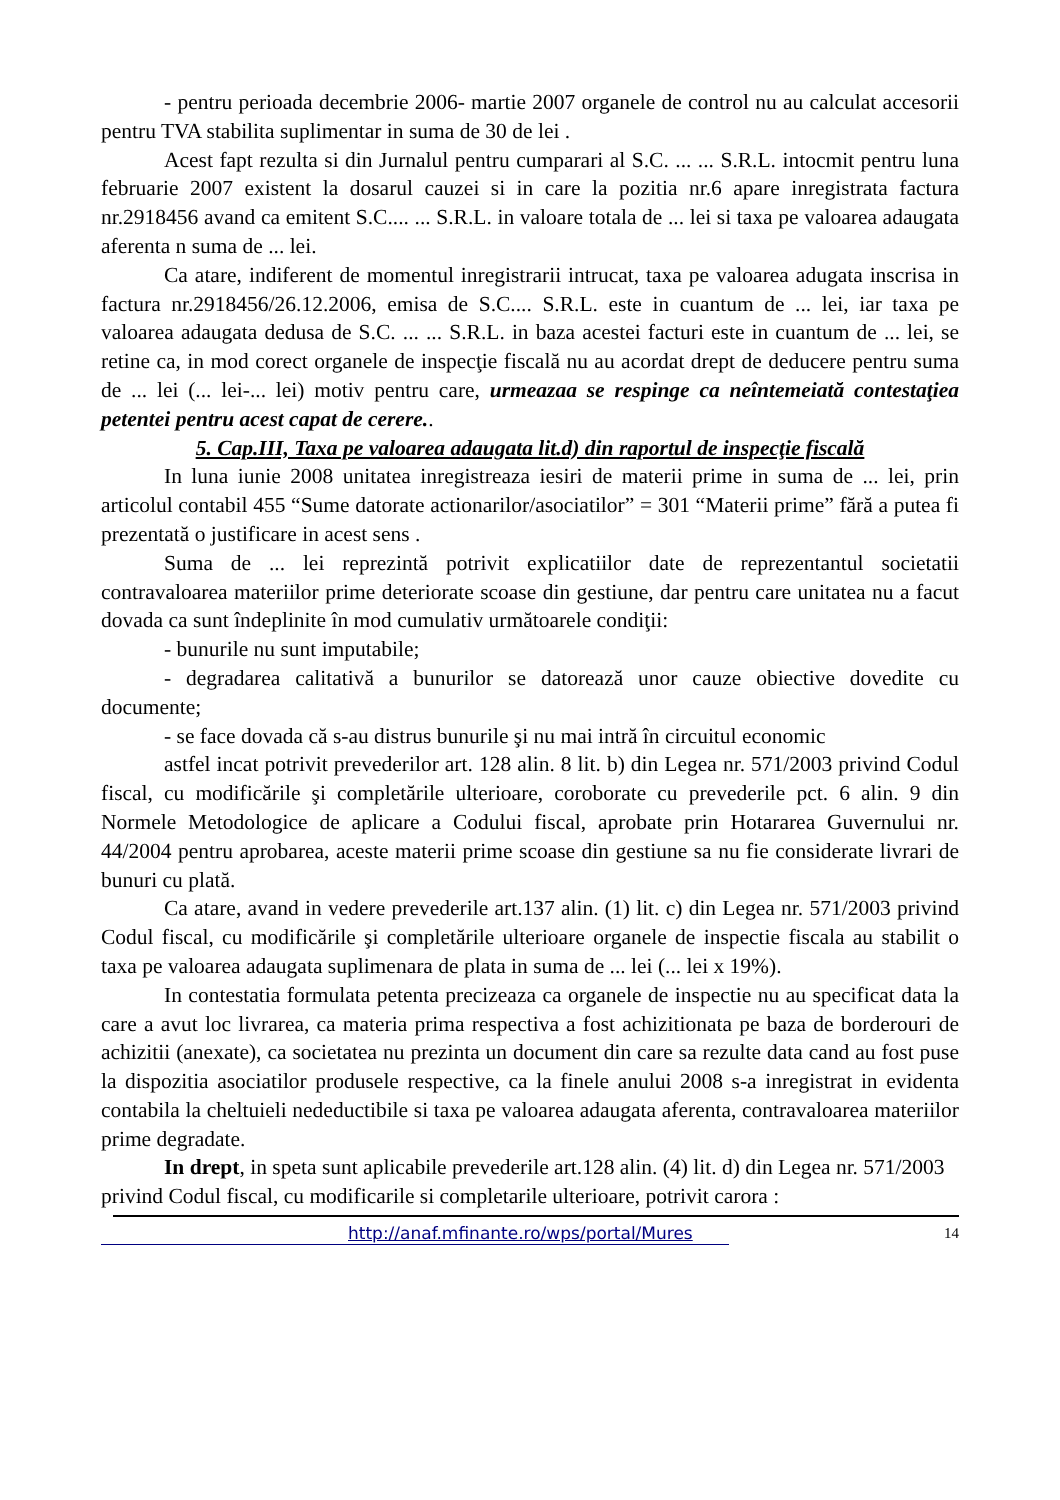- pentru perioada decembrie 2006- martie 2007 organele de control nu au calculat accesorii pentru TVA stabilita suplimentar in suma de 30 de lei .
Acest fapt rezulta si din Jurnalul pentru cumparari al S.C. ... ... S.R.L. intocmit pentru luna februarie 2007 existent la dosarul cauzei si in care la pozitia nr.6 apare inregistrata factura nr.2918456 avand ca emitent S.C.... ... S.R.L. in valoare totala de ... lei si taxa pe valoarea adaugata aferenta n suma de ... lei.
Ca atare, indiferent de momentul inregistrarii intrucat, taxa pe valoarea adugata inscrisa in factura nr.2918456/26.12.2006, emisa de S.C.... S.R.L. este in cuantum de ... lei, iar taxa pe valoarea adaugata dedusa de S.C. ... ... S.R.L. in baza acestei facturi este in cuantum de ... lei, se retine ca, in mod corect organele de inspecţie fiscală nu au acordat drept de deducere pentru suma de ... lei (... lei-... lei) motiv pentru care, urmeazaa se respinge ca neîntemeiată contestaţiea petentei pentru acest capat de cerere..
5. Cap.III, Taxa pe valoarea adaugata lit.d) din raportul de inspecţie fiscală
In luna iunie 2008 unitatea inregistreaza iesiri de materii prime in suma de ... lei, prin articolul contabil 455 “Sume datorate actionarilor/asociatilor” = 301 “Materii prime” fără a putea fi prezentată o justificare in acest sens .
Suma de ... lei reprezintă potrivit explicatiilor date de reprezentantul societatii contravaloarea materiilor prime deteriorate scoase din gestiune, dar pentru care unitatea nu a facut dovada ca sunt îndeplinite în mod cumulativ următoarele condiţii:
- bunurile nu sunt imputabile;
- degradarea calitativă a bunurilor se datorează unor cauze obiective dovedite cu documente;
- se face dovada că s-au distrus bunurile şi nu mai intră în circuitul economic
astfel incat potrivit prevederilor art. 128 alin. 8 lit. b) din Legea nr. 571/2003 privind Codul fiscal, cu modificările şi completările ulterioare, coroborate cu prevederile pct. 6 alin. 9 din Normele Metodologice de aplicare a Codului fiscal, aprobate prin Hotararea Guvernului nr. 44/2004 pentru aprobarea, aceste materii prime scoase din gestiune sa nu fie considerate livrari de bunuri cu plată.
Ca atare, avand in vedere prevederile art.137 alin. (1) lit. c) din Legea nr. 571/2003 privind Codul fiscal, cu modificările şi completările ulterioare organele de inspectie fiscala au stabilit o taxa pe valoarea adaugata suplimenara de plata in suma de ... lei (... lei x 19%).
In contestatia formulata petenta precizeaza ca organele de inspectie nu au specificat data la care a avut loc livrarea, ca materia prima respectiva a fost achizitionata pe baza de borderouri de achizitii (anexate), ca societatea nu prezinta un document din care sa rezulte data cand au fost puse la dispozitia asociatilor produsele respective, ca la finele anului 2008 s-a inregistrat in evidenta contabila la cheltuieli nedeductibile si taxa pe valoarea adaugata aferenta, contravaloarea materiilor prime degradate.
In drept, in speta sunt aplicabile prevederile art.128 alin. (4) lit. d) din Legea nr. 571/2003 privind Codul fiscal, cu modificarile si completarile ulterioare, potrivit carora :
http://anaf.mfinante.ro/wps/portal/Mures 14